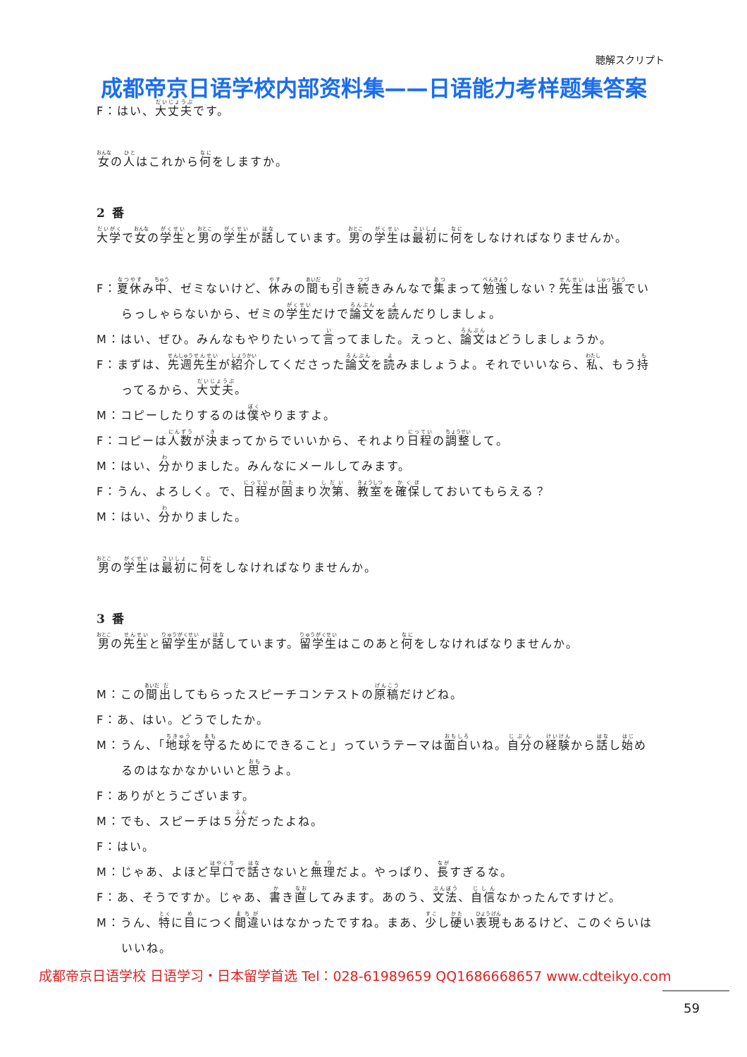聴解スクリプト
成都帝京日语学校内部资料集——日语能力考样题集答案
F：はい、大丈夫です。
女の人はこれから何をしますか。
2 番
大学で女の学生と男の学生が話しています。男の学生は最初に何をしなければなりませんか。
F：夏休み中、ゼミないけど、休みの間も引き続きみんなで集まって勉強しない？先生は出張でいらっしゃらないから、ゼミの学生だけで論文を読んだりしましょ。
M：はい、ぜひ。みんなもやりたいって言ってました。えっと、論文はどうしましょうか。
F：まずは、先週先生が紹介してくださった論文を読みましょうよ。それでいいなら、私、もう持ってるから、大丈夫。
M：コピーしたりするのは僕やりますよ。
F：コピーは人数が決まってからでいいから、それより日程の調整して。
M：はい、分かりました。みんなにメールしてみます。
F：うん、よろしく。で、日程が固まり次第、教室を確保しておいてもらえる？
M：はい、分かりました。
男の学生は最初に何をしなければなりませんか。
3 番
男の先生と留学生が話しています。留学生はこのあと何をしなければなりませんか。
M：この間出してもらったスピーチコンテストの原稿だけどね。
F：あ、はい。どうでしたか。
M：うん、「地球を守るためにできること」っていうテーマは面白いね。自分の経験から話し始めるのはなかなかいいと思うよ。
F：ありがとうございます。
M：でも、スピーチは５分だったよね。
F：はい。
M：じゃあ、よほど早口で話さないと無理だよ。やっぱり、長すぎるな。
F：あ、そうですか。じゃあ、書き直してみます。あのう、文法、自信なかったんですけど。
M：うん、特に目につく間違いはなかったですね。まあ、少し硬い表現もあるけど、このぐらいはいいね。
成都帝京日语学校 日语学习・日本留学首选 Tel：028-61989659 QQ1686668657 www.cdteikyo.com
59